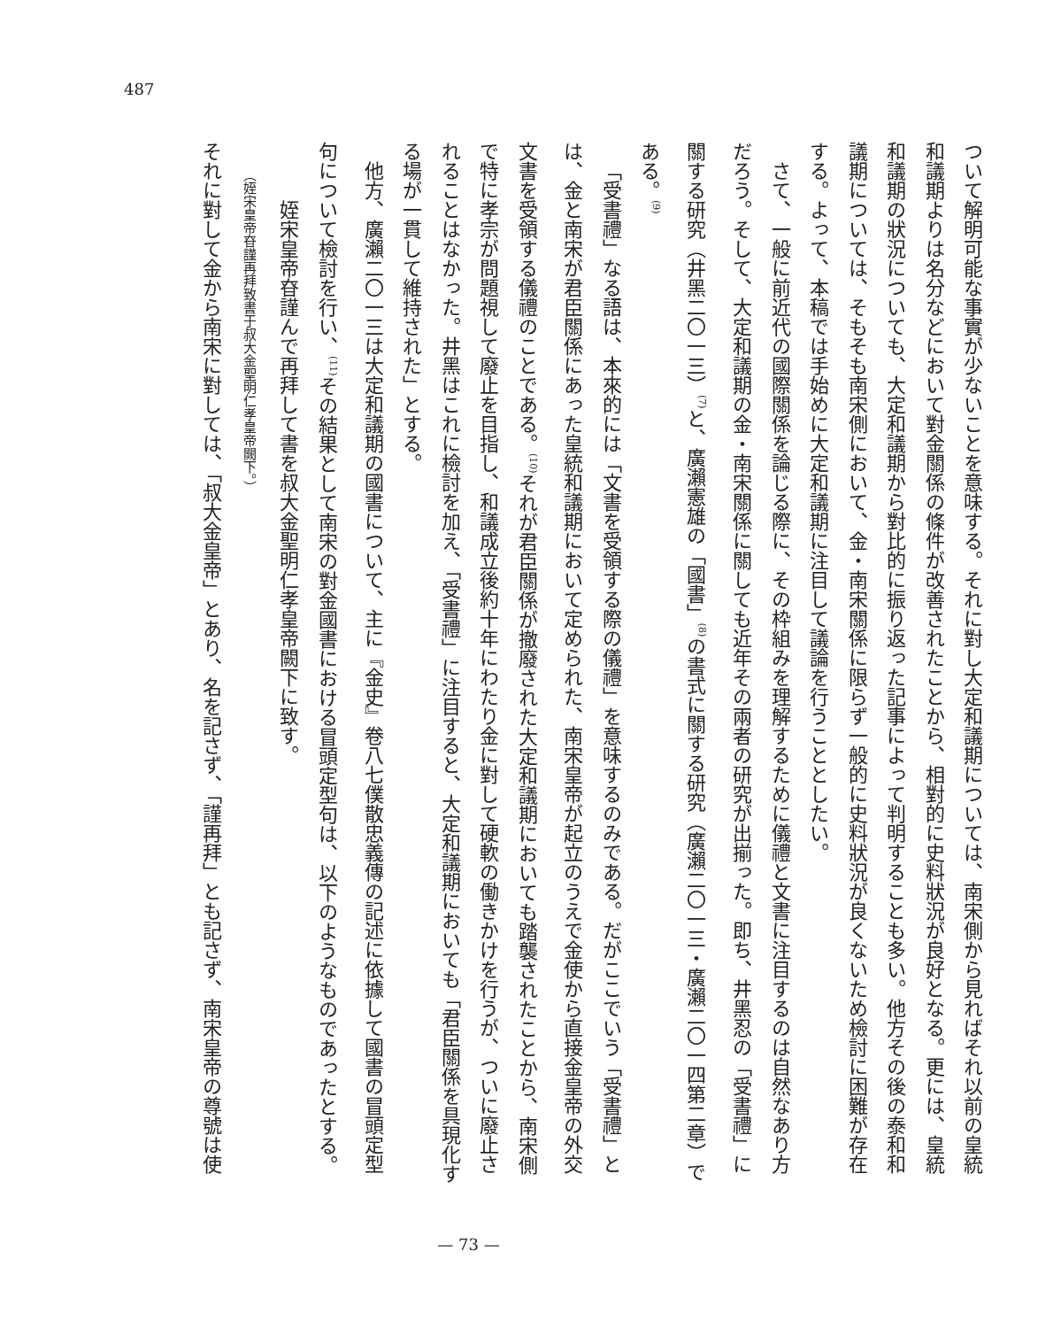487
ついて解明可能な事實が少ないことを意味する。それに對し大定和議期については、南宋側から見ればそれ以前の皇統和議期よりは名分などにおいて對金關係の條件が改善されたことから、相對的に史料狀況が良好となる。更には、皇統和議期の狀況についても、大定和議期から對比的に振り返った記事によって判明することも多い。他方その後の泰和和議期については、そもそも南宋側において、金・南宋關係に限らず一般的に史料狀況が良くないため檢討に困難が存在する。よって、本稿では手始めに大定和議期に注目して議論を行うこととしたい。
さて、一般に前近代の國際關係を論じる際に、その枠組みを理解するために儀禮と文書に注目するのは自然なあり方だろう。そして、大定和議期の金・南宋關係に關しても近年その兩者の研究が出揃った。即ち、井黑忍の「受書禮」に關する研究（井黑二〇一三）<sup>(7)</sup>と、廣瀨憲雄の「國書」<sup>(8)</sup>の書式に關する研究（廣瀨二〇一三・廣瀨二〇一四第二章）である。<sup>(9)</sup>
「受書禮」なる語は、本來的には「文書を受領する際の儀禮」を意味するのみである。だがここでいう「受書禮」とは、金と南宋が君臣關係にあった皇統和議期において定められた、南宋皇帝が起立のうえで金使から直接金皇帝の外交文書を受領する儀禮のことである。<sup>(10)</sup>それが君臣關係が撤廢された大定和議期においても踏襲されたことから、南宋側で特に孝宗が問題視して廢止を目指し、和議成立後約十年にわたり金に對して硬軟の働きかけを行うが、ついに廢止されることはなかった。井黑はこれに檢討を加え、「受書禮」に注目すると、大定和議期においても「君臣關係を具現化する場が一貫して維持された」とする。
他方、廣瀨二〇一三は大定和議期の國書について、主に『金史』卷八七僕散忠義傳の記述に依據して國書の冒頭定型句について檢討を行い、<sup>(11)</sup>その結果として南宋の對金國書における冒頭定型句は、以下のようなものであったとする。
姪宋皇帝昚謹んで再拜して書を叔大金聖明仁孝皇帝闕下に致す。
（姪宋皇帝昚謹再拜致書于叔大金聖明仁孝皇帝闕下。）
それに對して金から南宋に對しては、「叔大金皇帝」とあり、名を記さず、「謹再拜」とも記さず、南宋皇帝の尊號は使
— 73 —